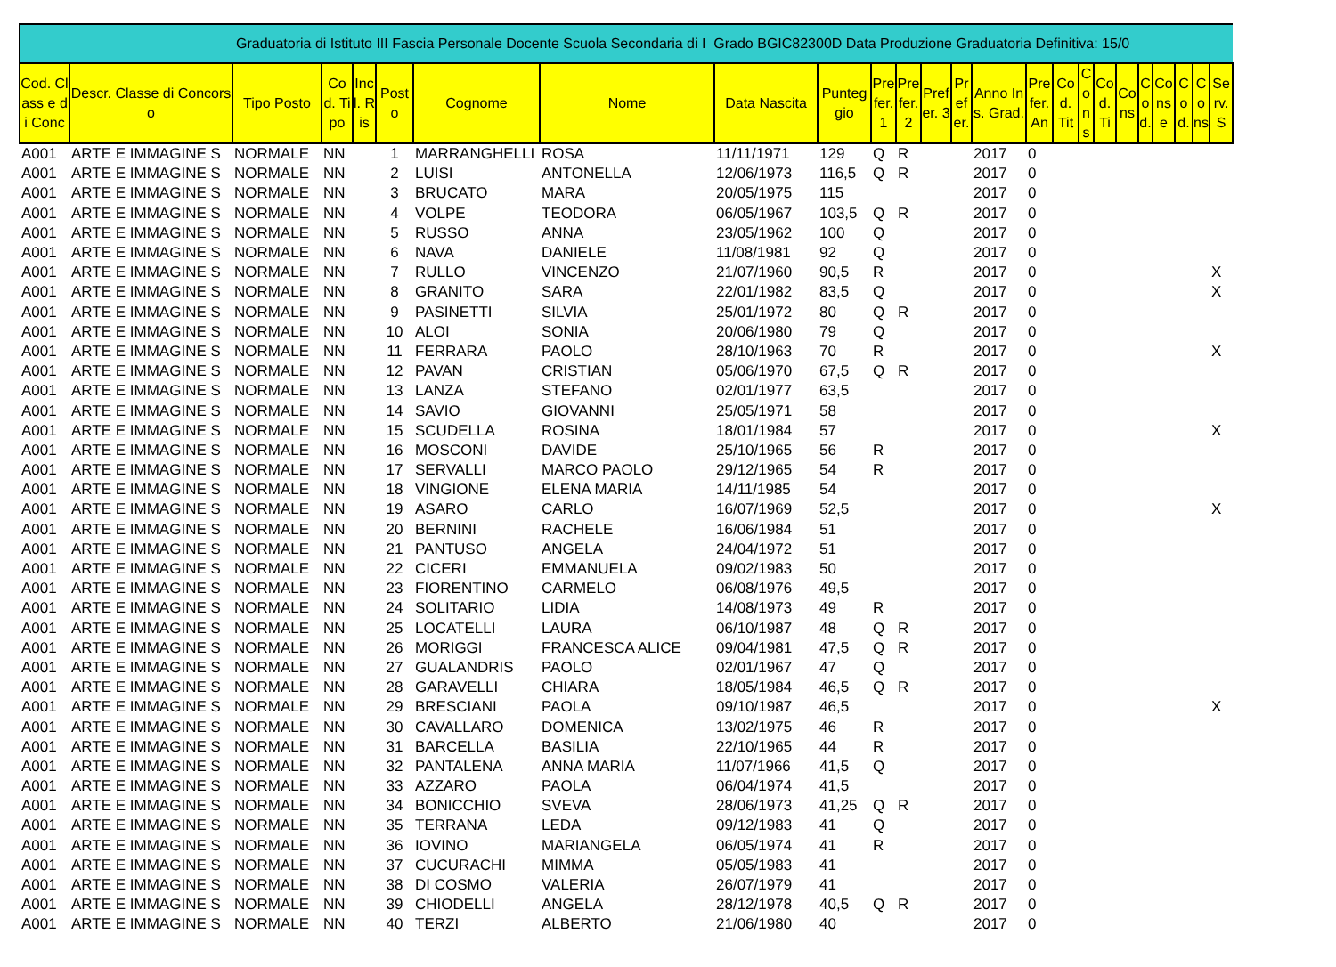| Graduatoria di Istituto III Fascia Personale Docente Scuola Secondaria di I Grado BGIC82300D Data Produzione Graduatoria Definitiva: 15/0 | | | | | | | | | | | | | | | | | | | | | | | | |
| Cod. Class e di Conc | Descr. Classe di Concorso | Tipo Posto | Cod. Tipo | Incl. Ris | Posto | Cognome | Nome | Data Nascita | Punteggio | Prefer. 1 | Prefer. 2 | Prefer. 3 | Prefer. | Anno Ins. Grad. | Prefer. An | Cod. Tit | Cons | Cod. Ti | Cons | Cod. | Conse | Cod. | Cons | Serv. S |
| A001 | ARTE E IMMAGINE S | NORMALE | NN | | 1 | MARRANGHELLI | ROSA | 11/11/1971 | 129 | Q | R | | | 2017 | 0 | | | | | | | | | |
| A001 | ARTE E IMMAGINE S | NORMALE | NN | | 2 | LUISI | ANTONELLA | 12/06/1973 | 116,5 | Q | R | | | 2017 | 0 | | | | | | | | | |
| A001 | ARTE E IMMAGINE S | NORMALE | NN | | 3 | BRUCATO | MARA | 20/05/1975 | 115 | | | | | 2017 | 0 | | | | | | | | | |
| A001 | ARTE E IMMAGINE S | NORMALE | NN | | 4 | VOLPE | TEODORA | 06/05/1967 | 103,5 | Q | R | | | 2017 | 0 | | | | | | | | | |
| A001 | ARTE E IMMAGINE S | NORMALE | NN | | 5 | RUSSO | ANNA | 23/05/1962 | 100 | Q | | | | 2017 | 0 | | | | | | | | | |
| A001 | ARTE E IMMAGINE S | NORMALE | NN | | 6 | NAVA | DANIELE | 11/08/1981 | 92 | Q | | | | 2017 | 0 | | | | | | | | | |
| A001 | ARTE E IMMAGINE S | NORMALE | NN | | 7 | RULLO | VINCENZO | 21/07/1960 | 90,5 | R | | | | 2017 | 0 | | | | | | | | | X |
| A001 | ARTE E IMMAGINE S | NORMALE | NN | | 8 | GRANITO | SARA | 22/01/1982 | 83,5 | Q | | | | 2017 | 0 | | | | | | | | | X |
| A001 | ARTE E IMMAGINE S | NORMALE | NN | | 9 | PASINETTI | SILVIA | 25/01/1972 | 80 | Q | R | | | 2017 | 0 | | | | | | | | | |
| A001 | ARTE E IMMAGINE S | NORMALE | NN | | 10 | ALOI | SONIA | 20/06/1980 | 79 | Q | | | | 2017 | 0 | | | | | | | | | |
| A001 | ARTE E IMMAGINE S | NORMALE | NN | | 11 | FERRARA | PAOLO | 28/10/1963 | 70 | R | | | | 2017 | 0 | | | | | | | | | X |
| A001 | ARTE E IMMAGINE S | NORMALE | NN | | 12 | PAVAN | CRISTIAN | 05/06/1970 | 67,5 | Q | R | | | 2017 | 0 | | | | | | | | | |
| A001 | ARTE E IMMAGINE S | NORMALE | NN | | 13 | LANZA | STEFANO | 02/01/1977 | 63,5 | | | | | 2017 | 0 | | | | | | | | | |
| A001 | ARTE E IMMAGINE S | NORMALE | NN | | 14 | SAVIO | GIOVANNI | 25/05/1971 | 58 | | | | | 2017 | 0 | | | | | | | | | |
| A001 | ARTE E IMMAGINE S | NORMALE | NN | | 15 | SCUDELLA | ROSINA | 18/01/1984 | 57 | | | | | 2017 | 0 | | | | | | | | | X |
| A001 | ARTE E IMMAGINE S | NORMALE | NN | | 16 | MOSCONI | DAVIDE | 25/10/1965 | 56 | R | | | | 2017 | 0 | | | | | | | | | |
| A001 | ARTE E IMMAGINE S | NORMALE | NN | | 17 | SERVALLI | MARCO PAOLO | 29/12/1965 | 54 | R | | | | 2017 | 0 | | | | | | | | | |
| A001 | ARTE E IMMAGINE S | NORMALE | NN | | 18 | VINGIONE | ELENA MARIA | 14/11/1985 | 54 | | | | | 2017 | 0 | | | | | | | | | |
| A001 | ARTE E IMMAGINE S | NORMALE | NN | | 19 | ASARO | CARLO | 16/07/1969 | 52,5 | | | | | 2017 | 0 | | | | | | | | | X |
| A001 | ARTE E IMMAGINE S | NORMALE | NN | | 20 | BERNINI | RACHELE | 16/06/1984 | 51 | | | | | 2017 | 0 | | | | | | | | | |
| A001 | ARTE E IMMAGINE S | NORMALE | NN | | 21 | PANTUSO | ANGELA | 24/04/1972 | 51 | | | | | 2017 | 0 | | | | | | | | | |
| A001 | ARTE E IMMAGINE S | NORMALE | NN | | 22 | CICERI | EMMANUELA | 09/02/1983 | 50 | | | | | 2017 | 0 | | | | | | | | | |
| A001 | ARTE E IMMAGINE S | NORMALE | NN | | 23 | FIORENTINO | CARMELO | 06/08/1976 | 49,5 | | | | | 2017 | 0 | | | | | | | | | |
| A001 | ARTE E IMMAGINE S | NORMALE | NN | | 24 | SOLITARIO | LIDIA | 14/08/1973 | 49 | R | | | | 2017 | 0 | | | | | | | | | |
| A001 | ARTE E IMMAGINE S | NORMALE | NN | | 25 | LOCATELLI | LAURA | 06/10/1987 | 48 | Q | R | | | 2017 | 0 | | | | | | | | | |
| A001 | ARTE E IMMAGINE S | NORMALE | NN | | 26 | MORIGGI | FRANCESCA ALICE | 09/04/1981 | 47,5 | Q | R | | | 2017 | 0 | | | | | | | | | |
| A001 | ARTE E IMMAGINE S | NORMALE | NN | | 27 | GUALANDRIS | PAOLO | 02/01/1967 | 47 | Q | | | | 2017 | 0 | | | | | | | | | |
| A001 | ARTE E IMMAGINE S | NORMALE | NN | | 28 | GARAVELLI | CHIARA | 18/05/1984 | 46,5 | Q | R | | | 2017 | 0 | | | | | | | | | |
| A001 | ARTE E IMMAGINE S | NORMALE | NN | | 29 | BRESCIANI | PAOLA | 09/10/1987 | 46,5 | | | | | 2017 | 0 | | | | | | | | | X |
| A001 | ARTE E IMMAGINE S | NORMALE | NN | | 30 | CAVALLARO | DOMENICA | 13/02/1975 | 46 | R | | | | 2017 | 0 | | | | | | | | | |
| A001 | ARTE E IMMAGINE S | NORMALE | NN | | 31 | BARCELLA | BASILIA | 22/10/1965 | 44 | R | | | | 2017 | 0 | | | | | | | | | |
| A001 | ARTE E IMMAGINE S | NORMALE | NN | | 32 | PANTALENA | ANNA MARIA | 11/07/1966 | 41,5 | Q | | | | 2017 | 0 | | | | | | | | | |
| A001 | ARTE E IMMAGINE S | NORMALE | NN | | 33 | AZZARO | PAOLA | 06/04/1974 | 41,5 | | | | | 2017 | 0 | | | | | | | | | |
| A001 | ARTE E IMMAGINE S | NORMALE | NN | | 34 | BONICCHIO | SVEVA | 28/06/1973 | 41,25 | Q | R | | | 2017 | 0 | | | | | | | | | |
| A001 | ARTE E IMMAGINE S | NORMALE | NN | | 35 | TERRANA | LEDA | 09/12/1983 | 41 | Q | | | | 2017 | 0 | | | | | | | | | |
| A001 | ARTE E IMMAGINE S | NORMALE | NN | | 36 | IOVINO | MARIANGELA | 06/05/1974 | 41 | R | | | | 2017 | 0 | | | | | | | | | |
| A001 | ARTE E IMMAGINE S | NORMALE | NN | | 37 | CUCURACHI | MIMMA | 05/05/1983 | 41 | | | | | 2017 | 0 | | | | | | | | | |
| A001 | ARTE E IMMAGINE S | NORMALE | NN | | 38 | DI COSMO | VALERIA | 26/07/1979 | 41 | | | | | 2017 | 0 | | | | | | | | | |
| A001 | ARTE E IMMAGINE S | NORMALE | NN | | 39 | CHIODELLI | ANGELA | 28/12/1978 | 40,5 | Q | R | | | 2017 | 0 | | | | | | | | | |
| A001 | ARTE E IMMAGINE S | NORMALE | NN | | 40 | TERZI | ALBERTO | 21/06/1980 | 40 | | | | | 2017 | 0 | | | | | | | | | |